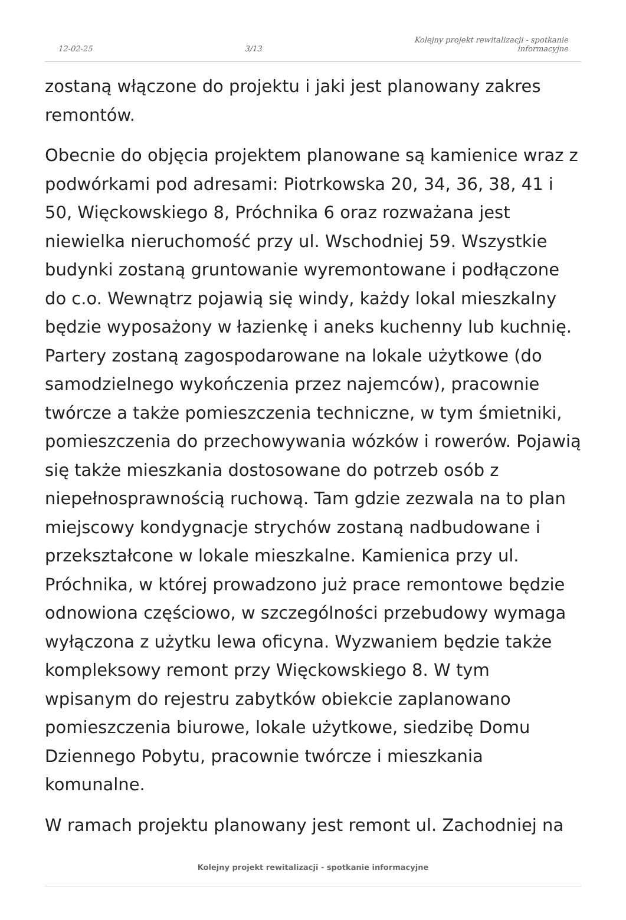12-02-25 3/13 Kolejny projekt rewitalizacji - spotkanie
informacyjne
zostaną włączone do projektu i jaki jest planowany zakres remontów.
Obecnie do objęcia projektem planowane są kamienice wraz z podwórkami pod adresami: Piotrkowska 20, 34, 36, 38, 41 i 50, Więckowskiego 8, Próchnika 6 oraz rozważana jest niewielka nieruchomość przy ul. Wschodniej 59. Wszystkie budynki zostaną gruntowanie wyremontowane i podłączone do c.o. Wewnątrz pojawią się windy, każdy lokal mieszkalny będzie wyposażony w łazienkę i aneks kuchenny lub kuchnię. Partery zostaną zagospodarowane na lokale użytkowe (do samodzielnego wykończenia przez najemców), pracownie twórcze a także pomieszczenia techniczne, w tym śmietniki, pomieszczenia do przechowywania wózków i rowerów. Pojawią się także mieszkania dostosowane do potrzeb osób z niepełnosprawnością ruchową. Tam gdzie zezwala na to plan miejscowy kondygnacje strychów zostaną nadbudowane i przekształcone w lokale mieszkalne. Kamienica przy ul. Próchnika, w której prowadzono już prace remontowe będzie odnowiona częściowo, w szczególności przebudowy wymaga wyłączona z użytku lewa oficyna. Wyzwaniem będzie także kompleksowy remont przy Więckowskiego 8. W tym wpisanym do rejestru zabytków obiekcie zaplanowano pomieszczenia biurowe, lokale użytkowe, siedzibę Domu Dziennego Pobytu, pracownie twórcze i mieszkania komunalne.
W ramach projektu planowany jest remont ul. Zachodniej na
Kolejny projekt rewitalizacji - spotkanie informacyjne